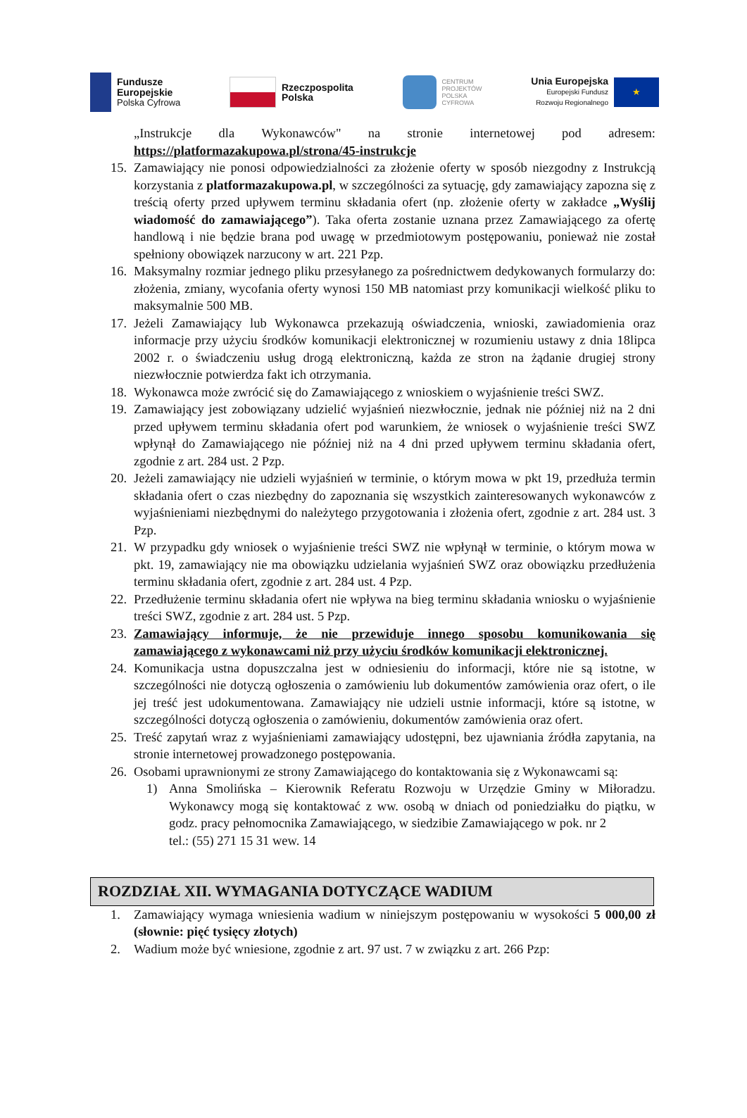Fundusze
Europejskie
Polska Cyfrowa
Rzeczpospolita
Polska
CENTRUM
PROJEKTÓW
POLSKA
CYFROWA
Unia Europejska
Europejski Fundusz
Rozwoju Regionalnego
★
„Instrukcje dla Wykonawców" na stronie internetowej pod adresem: https://platformazakupowa.pl/strona/45-instrukcje
15. Zamawiający nie ponosi odpowiedzialności za złożenie oferty w sposób niezgodny z Instrukcją korzystania z platformazakupowa.pl, w szczególności za sytuację, gdy zamawiający zapozna się z treścią oferty przed upływem terminu składania ofert (np. złożenie oferty w zakładce „Wyślij wiadomość do zamawiającego”). Taka oferta zostanie uznana przez Zamawiającego za ofertę handlową i nie będzie brana pod uwagę w przedmiotowym postępowaniu, ponieważ nie został spełniony obowiązek narzucony w art. 221 Pzp.
16. Maksymalny rozmiar jednego pliku przesyłanego za pośrednictwem dedykowanych formularzy do: złożenia, zmiany, wycofania oferty wynosi 150 MB natomiast przy komunikacji wielkość pliku to maksymalnie 500 MB.
17. Jeżeli Zamawiający lub Wykonawca przekazują oświadczenia, wnioski, zawiadomienia oraz informacje przy użyciu środków komunikacji elektronicznej w rozumieniu ustawy z dnia 18lipca 2002 r. o świadczeniu usług drogą elektroniczną, każda ze stron na żądanie drugiej strony niezwłocznie potwierdza fakt ich otrzymania.
18. Wykonawca może zwrócić się do Zamawiającego z wnioskiem o wyjaśnienie treści SWZ.
19. Zamawiający jest zobowiązany udzielić wyjaśnień niezwłocznie, jednak nie później niż na 2 dni przed upływem terminu składania ofert pod warunkiem, że wniosek o wyjaśnienie treści SWZ wpłynął do Zamawiającego nie później niż na 4 dni przed upływem terminu składania ofert, zgodnie z art. 284 ust. 2 Pzp.
20. Jeżeli zamawiający nie udzieli wyjaśnień w terminie, o którym mowa w pkt 19, przedłuża termin składania ofert o czas niezbędny do zapoznania się wszystkich zainteresowanych wykonawców z wyjaśnieniami niezbędnymi do należytego przygotowania i złożenia ofert, zgodnie z art. 284 ust. 3 Pzp.
21. W przypadku gdy wniosek o wyjaśnienie treści SWZ nie wpłynął w terminie, o którym mowa w pkt. 19, zamawiający nie ma obowiązku udzielania wyjaśnień SWZ oraz obowiązku przedłużenia terminu składania ofert, zgodnie z art. 284 ust. 4 Pzp.
22. Przedłużenie terminu składania ofert nie wpływa na bieg terminu składania wniosku o wyjaśnienie treści SWZ, zgodnie z art. 284 ust. 5 Pzp.
23. Zamawiający informuje, że nie przewiduje innego sposobu komunikowania się zamawiającego z wykonawcami niż przy użyciu środków komunikacji elektronicznej.
24. Komunikacja ustna dopuszczalna jest w odniesieniu do informacji, które nie są istotne, w szczególności nie dotyczą ogłoszenia o zamówieniu lub dokumentów zamówienia oraz ofert, o ile jej treść jest udokumentowana. Zamawiający nie udzieli ustnie informacji, które są istotne, w szczególności dotyczą ogłoszenia o zamówieniu, dokumentów zamówienia oraz ofert.
25. Treść zapytań wraz z wyjaśnieniami zamawiający udostępni, bez ujawniania źródła zapytania, na stronie internetowej prowadzonego postępowania.
26. Osobami uprawnionymi ze strony Zamawiającego do kontaktowania się z Wykonawcami są:
1) Anna Smolińska – Kierownik Referatu Rozwoju w Urzędzie Gminy w Miłoradzu. Wykonawcy mogą się kontaktować z ww. osobą w dniach od poniedziałku do piątku, w godz. pracy pełnomocnika Zamawiającego, w siedzibie Zamawiającego w pok. nr 2
tel.: (55) 271 15 31 wew. 14
ROZDZIAŁ XII. WYMAGANIA DOTYCZĄCE WADIUM
1. Zamawiający wymaga wniesienia wadium w niniejszym postępowaniu w wysokości 5 000,00 zł (słownie: pięć tysięcy złotych)
2. Wadium może być wniesione, zgodnie z art. 97 ust. 7 w związku z art. 266 Pzp: